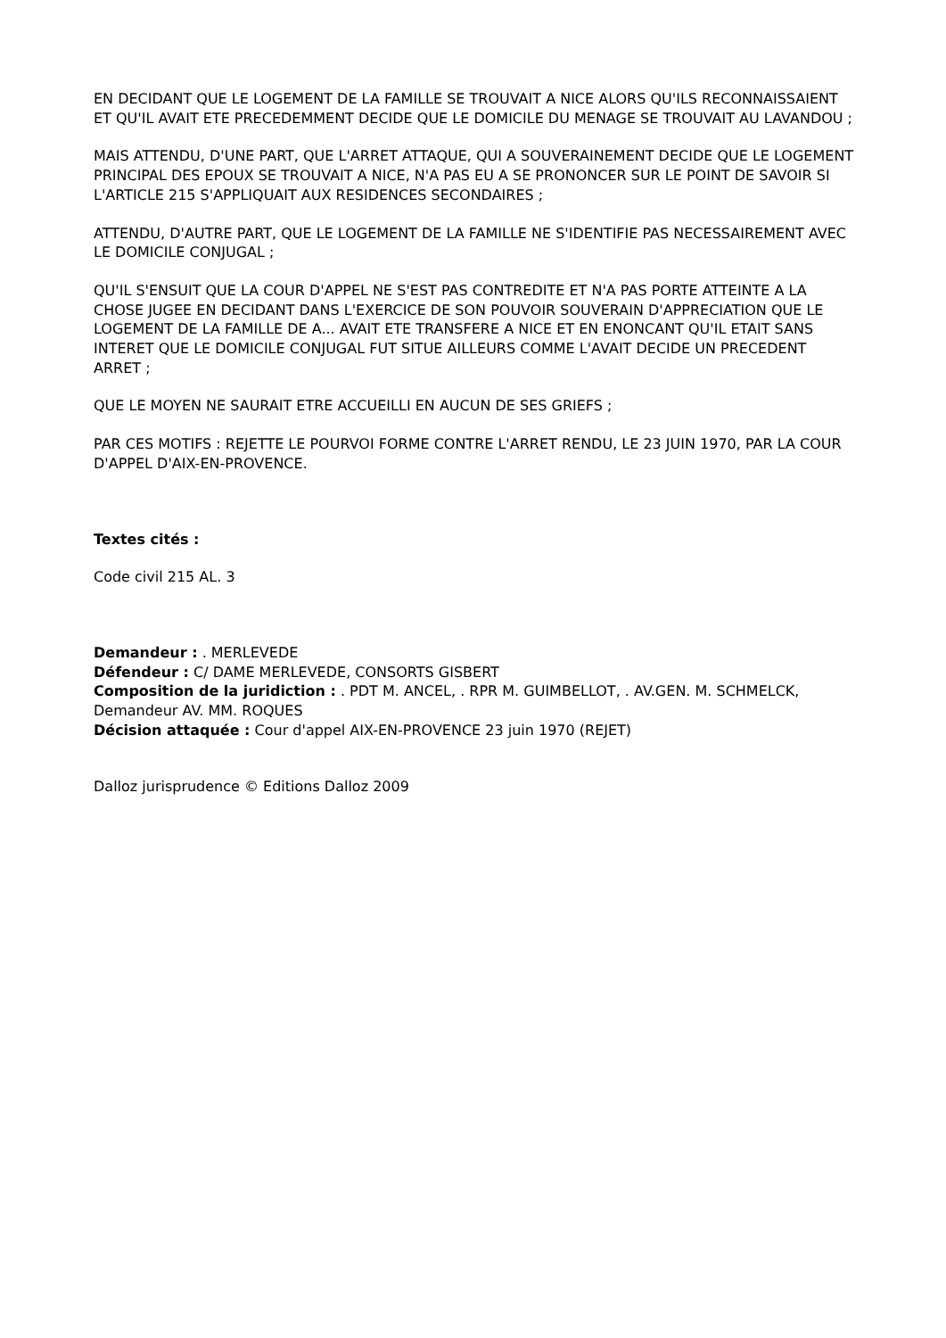EN DECIDANT QUE LE LOGEMENT DE LA FAMILLE SE TROUVAIT A NICE ALORS QU'ILS RECONNAISSAIENT ET QU'IL AVAIT ETE PRECEDEMMENT DECIDE QUE LE DOMICILE DU MENAGE SE TROUVAIT AU LAVANDOU ;
MAIS ATTENDU, D'UNE PART, QUE L'ARRET ATTAQUE, QUI A SOUVERAINEMENT DECIDE QUE LE LOGEMENT PRINCIPAL DES EPOUX SE TROUVAIT A NICE, N'A PAS EU A SE PRONONCER SUR LE POINT DE SAVOIR SI L'ARTICLE 215 S'APPLIQUAIT AUX RESIDENCES SECONDAIRES ;
ATTENDU, D'AUTRE PART, QUE LE LOGEMENT DE LA FAMILLE NE S'IDENTIFIE PAS NECESSAIREMENT AVEC LE DOMICILE CONJUGAL ;
QU'IL S'ENSUIT QUE LA COUR D'APPEL NE S'EST PAS CONTREDITE ET N'A PAS PORTE ATTEINTE A LA CHOSE JUGEE EN DECIDANT DANS L'EXERCICE DE SON POUVOIR SOUVERAIN D'APPRECIATION QUE LE LOGEMENT DE LA FAMILLE DE A... AVAIT ETE TRANSFERE A NICE ET EN ENONCANT QU'IL ETAIT SANS INTERET QUE LE DOMICILE CONJUGAL FUT SITUE AILLEURS COMME L'AVAIT DECIDE UN PRECEDENT ARRET ;
QUE LE MOYEN NE SAURAIT ETRE ACCUEILLI EN AUCUN DE SES GRIEFS ;
PAR CES MOTIFS : REJETTE LE POURVOI FORME CONTRE L'ARRET RENDU, LE 23 JUIN 1970, PAR LA COUR D'APPEL D'AIX-EN-PROVENCE.
Textes cités :
Code civil 215 AL. 3
Demandeur : . MERLEVEDE
Défendeur : C/ DAME MERLEVEDE, CONSORTS GISBERT
Composition de la juridiction : . PDT M. ANCEL, . RPR M. GUIMBELLOT, . AV.GEN. M. SCHMELCK, Demandeur AV. MM. ROQUES
Décision attaquée : Cour d'appel AIX-EN-PROVENCE 23 juin 1970 (REJET)
Dalloz jurisprudence © Editions Dalloz 2009